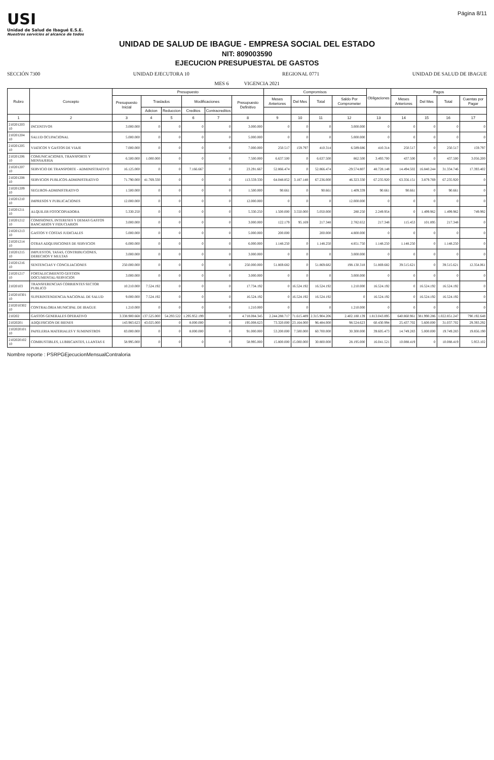USI
Unidad de Salud de Ibagué E.S.E.
Nuestros servicios al alcance de todos
Página 8/11
UNIDAD DE SALUD DE IBAGUE - EMPRESA SOCIAL DEL ESTADO
NIT: 809003590
EJECUCION PRESUPUESTAL DE GASTOS
SECCIÓN 7300 UNIDAD EJECUTORA 10 REGIONAL 0771 UNIDAD DE SALUD DE IBAGUE
MES 6 VIGENCIA 2021
| Rubro | Concepto | Presupuesto | | | | | | Compromisos | | | | Obligaciones | Pagos | | | |
| --- | --- | --- | --- | --- | --- | --- | --- | --- | --- | --- | --- | --- | --- | --- | --- | --- |
| | | Presupuesto Inicial | Traslados | | Modificaciones | | Presupuesto Definitivo | Meses Anteriores | Del Mes | Total | Saldo Por Comprometer | | Meses Anteriores | Del Mes | Total | Cuentas por Pagar |
| | | | Adicion | Reduccion | Creditos | Contracreditos | | | | | | | | | | |
| 1 | 2 | 3 | 4 | 5 | 6 | 7 | 8 | 9 | 10 | 11 | 12 | 13 | 14 | 15 | 16 | 17 |
| 210201203 10 | INCENTIVOS | 3.000.000 | 0 | 0 | 0 | 0 | 3.000.000 | 0 | 0 | 0 | 3.000.000 | 0 | 0 | 0 | 0 | 0 |
| 210201204 10 | SALUD OCUPACIONAL | 5.000.000 | 0 | 0 | 0 | 0 | 5.000.000 | 0 | 0 | 0 | 5.000.000 | 0 | 0 | 0 | 0 | 0 |
| 210201205 10 | VIATICOS Y GASTOS DE VIAJE | 7.000.000 | 0 | 0 | 0 | 0 | 7.000.000 | 250.517 | 159.797 | 410.314 | 6.589.686 | 410.314 | 250.517 | 0 | 250.517 | 159.797 |
| 210201206 10 | COMUNICACIONES, TRANSPORTE Y MENSAJERIA | 6.500.000 | 1.000.000 | 0 | 0 | 0 | 7.500.000 | 6.637.500 | 0 | 6.637.500 | 862.500 | 3.493.700 | 437.500 | 0 | 437.500 | 3.056.200 |
| 210201207 10 | SERVICIO DE TRANSPORTE - ADMINISTRATIVO | 16.125.000 | 0 | 0 | 7.166.667 | 0 | 23.291.667 | 52.866.474 | 0 | 52.866.474 | -29.574.807 | 48.728.148 | 14.494.502 | 16.840.244 | 31.334.746 | 17.393.402 |
| 210201208 10 | SERVICIOS PUBLICOS-ADMINISTRATIVO | 71.790.000 | 41.769.330 | 0 | 0 | 0 | 113.559.330 | 64.048.852 | 3.187.148 | 67.236.000 | 46.323.330 | 67.235.920 | 63.356.151 | 3.879.769 | 67.235.920 | 0 |
| 210201209 10 | SEGUROS-ADMINISTRATIVO | 1.500.000 | 0 | 0 | 0 | 0 | 1.500.000 | 90.661 | 0 | 90.661 | 1.409.339 | 90.661 | 90.661 | 0 | 90.661 | 0 |
| 210201210 10 | IMPRESOS Y PUBLICACIONES | 12.000.000 | 0 | 0 | 0 | 0 | 12.000.000 | 0 | 0 | 0 | 12.000.000 | 0 | 0 | 0 | 0 | 0 |
| 210201211 10 | ALQUILER FOTOCOPIADORA | 5.330.250 | 0 | 0 | 0 | 0 | 5.330.250 | 1.500.000 | 3.550.000 | 5.050.000 | 280.250 | 2.249.954 | 0 | 1.499.962 | 1.499.962 | 749.992 |
| 210201212 10 | COMISIONES, INTERESES Y DEMAS GASTOS BANCARIOS Y FIDUCIARIOS | 3.000.000 | 0 | 0 | 0 | 0 | 3.000.000 | 122.179 | 95.169 | 217.348 | 2.782.652 | 217.348 | 115.453 | 101.895 | 217.348 | 0 |
| 210201213 10 | GASTOS Y COSTAS JUDICIALES | 5.000.000 | 0 | 0 | 0 | 0 | 5.000.000 | 200.000 | | 200.000 | 4.800.000 | 0 | 0 | 0 | 0 | 0 |
| 210201214 10 | OTRAS ADQUISICIONES DE SERVICIOS | 6.000.000 | 0 | 0 | 0 | 0 | 6.000.000 | 1.148.250 | 0 | 1.148.250 | 4.851.750 | 1.148.250 | 1.148.250 | 0 | 1.148.250 | 0 |
| 210201215 10 | IMPUESTOS, TASAS, CONTRIBUCIONES, DERECHOS Y MULTAS | 3.000.000 | 0 | 0 | 0 | 0 | 3.000.000 | 0 | 0 | 0 | 3.000.000 | 0 | 0 | 0 | 0 | 0 |
| 210201216 10 | SENTENCIAS Y CONCILIACIONES | 250.000.000 | 0 | 0 | 0 | 0 | 250.000.000 | 51.869.682 | 0 | 51.869.682 | 198.130.318 | 51.869.682 | 39.515.621 | 0 | 39.515.621 | 12.354.061 |
| 210201217 10 | FORTALECIMIENTO GESTION DOCUMENTAL/SERVICIOS | 3.000.000 | 0 | 0 | 0 | 0 | 3.000.000 | 0 | 0 | 0 | 3.000.000 | 0 | 0 | 0 | 0 | 0 |
| 21020103 | TRANSFERENCIAS CORRIENTES SECTOR PUBLICO | 10.210.000 | 7.524.192 | 0 | 0 | 0 | 17.734.192 | 0 | 16.524.192 | 16.524.192 | 1.210.000 | 16.524.192 | 0 | 16.524.192 | 16.524.192 | 0 |
| 2102010301 10 | SUPERINTENDENCIA NACIONAL DE SALUD | 9.000.000 | 7.524.192 | 0 | 0 | 0 | 16.524.192 | 0 | 16.524.192 | 16.524.192 | 0 | 16.524.192 | 0 | 16.524.192 | 16.524.192 | 0 |
| 2102010302 10 | CONTRALORIA MUNICIPAL DE IBAGUE | 1.210.000 | 0 | 0 | 0 | 0 | 1.210.000 | 0 | 0 | 0 | 1.210.000 | 0 | 0 | 0 | 0 | 0 |
| 210202 | GASTOS GENERALES OPERATIVO | 3.338.900.668 | 137.525.000 | 54.293.522 | 1.295.952.199 | 0 | 4.718.084.345 | 2.244.288.717 | 71.615.489 | 2.315.904.206 | 2.402.180.139 | 1.813.043.895 | 640.860.961 | 381.990.286 | 1.022.851.247 | 790.192.648 |
| 21020201 | ADQUISICION DE BIENES | 143.983.623 | 43.025.000 | 0 | 8.000.000 | 0 | 195.008.623 | 73.320.000 | 23.164.000 | 96.484.000 | 98.524.623 | 60.430.994 | 25.437.702 | 5.600.000 | 31.037.702 | 29.393.292 |
| 2102020101 10 | PAPELERIA MATERIALES Y SUMINISTROS | 83.000.000 | 0 | 0 | 8.000.000 | 0 | 91.000.000 | 53.200.000 | 7.500.000 | 60.700.000 | 30.300.000 | 39.605.473 | 14.749.283 | 5.000.000 | 19.749.283 | 19.856.190 |
| 2102020102 10 | COMBUSTIBLES, LUBRICANTES, LLANTAS E | 58.995.000 | 0 | 0 | 0 | 0 | 58.995.000 | 15.800.000 | 15.000.000 | 30.800.000 | 28.195.000 | 16.041.521 | 10.088.419 | 0 | 10.088.419 | 5.953.102 |
Nombre reporte : PSRPGEjecucionMensualContraloria